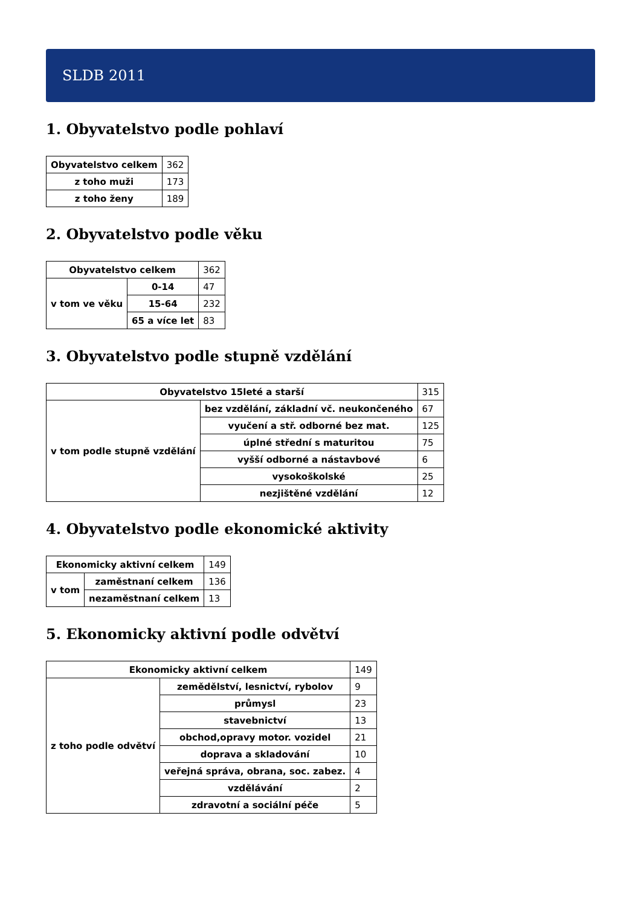SLDB 2011
1. Obyvatelstvo podle pohlaví
| Obyvatelstvo celkem | 362 |
| z toho muži | 173 |
| z toho ženy | 189 |
2. Obyvatelstvo podle věku
| Obyvatelstvo celkem | | 362 |
| v tom ve věku | 0-14 | 47 |
| | 15-64 | 232 |
| | 65 a více let | 83 |
3. Obyvatelstvo podle stupně vzdělání
| Obyvatelstvo 15leté a starší | | 315 |
| v tom podle stupně vzdělání | bez vzdělání, základní vč. neukončeného | 67 |
| | vyučení a stř. odborné bez mat. | 125 |
| | úplné střední s maturitou | 75 |
| | vyšší odborné a nástavbové | 6 |
| | vysokoškolské | 25 |
| | nezjištěné vzdělání | 12 |
4. Obyvatelstvo podle ekonomické aktivity
| Ekonomicky aktivní celkem | | 149 |
| v tom | zaměstnaní celkem | 136 |
| | nezaměstnaní celkem | 13 |
5. Ekonomicky aktivní podle odvětví
| Ekonomicky aktivní celkem | | 149 |
| z toho podle odvětví | zemědělství, lesnictví, rybolov | 9 |
| | průmysl | 23 |
| | stavebnictví | 13 |
| | obchod,opravy motor. vozidel | 21 |
| | doprava a skladování | 10 |
| | veřejná správa, obrana, soc. zabez. | 4 |
| | vzdělávání | 2 |
| | zdravotní a sociální péče | 5 |